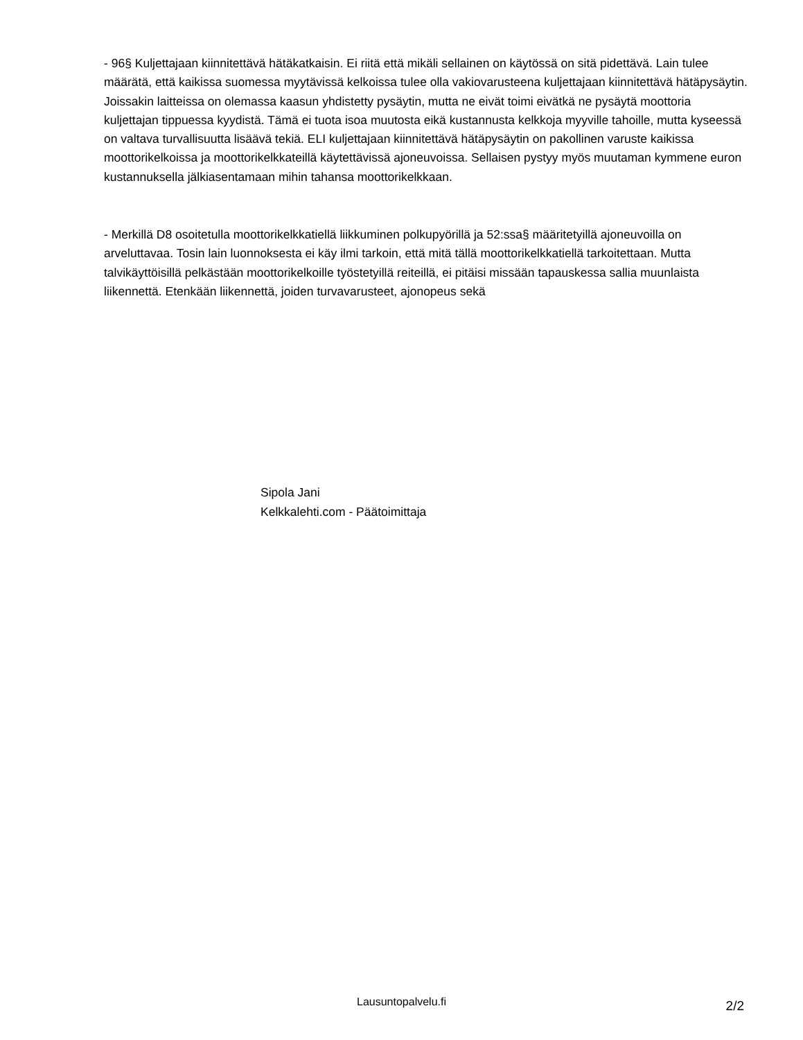- 96§ Kuljettajaan kiinnitettävä hätäkatkaisin. Ei riitä että mikäli sellainen on käytössä on sitä pidettävä. Lain tulee määrätä, että kaikissa suomessa myytävissä kelkoissa tulee olla vakiovarusteena kuljettajaan kiinnitettävä hätäpysäytin. Joissakin laitteissa on olemassa kaasun yhdistetty pysäytin, mutta ne eivät toimi eivätkä ne pysäytä moottoria kuljettajan tippuessa kyydistä. Tämä ei tuota isoa muutosta eikä kustannusta kelkkoja myyville tahoille, mutta kyseessä on valtava turvallisuutta lisäävä tekiä. ELI kuljettajaan kiinnitettävä hätäpysäytin on pakollinen varuste kaikissa moottorikelkoissa ja moottorikelkkateillä käytettävissä ajoneuvoissa. Sellaisen pystyy myös muutaman kymmene euron kustannuksella jälkiasentamaan mihin tahansa moottorikelkkaan.
- Merkillä D8 osoitetulla moottorikelkkatiellä liikkuminen polkupyörillä ja 52:ssa§ määritetyillä ajoneuvoilla on arveluttavaa. Tosin lain luonnoksesta ei käy ilmi tarkoin, että mitä tällä moottorikelkkatiellä tarkoitettaan. Mutta talvikäyttöisillä pelkästään moottorikelkoille työstetyillä reiteillä, ei pitäisi missään tapauskessa sallia muunlaista liikennettä. Etenkään liikennettä, joiden turvavarusteet, ajonopeus sekä
Sipola Jani
Kelkkalehti.com - Päätoimittaja
Lausuntopalvelu.fi 2/2